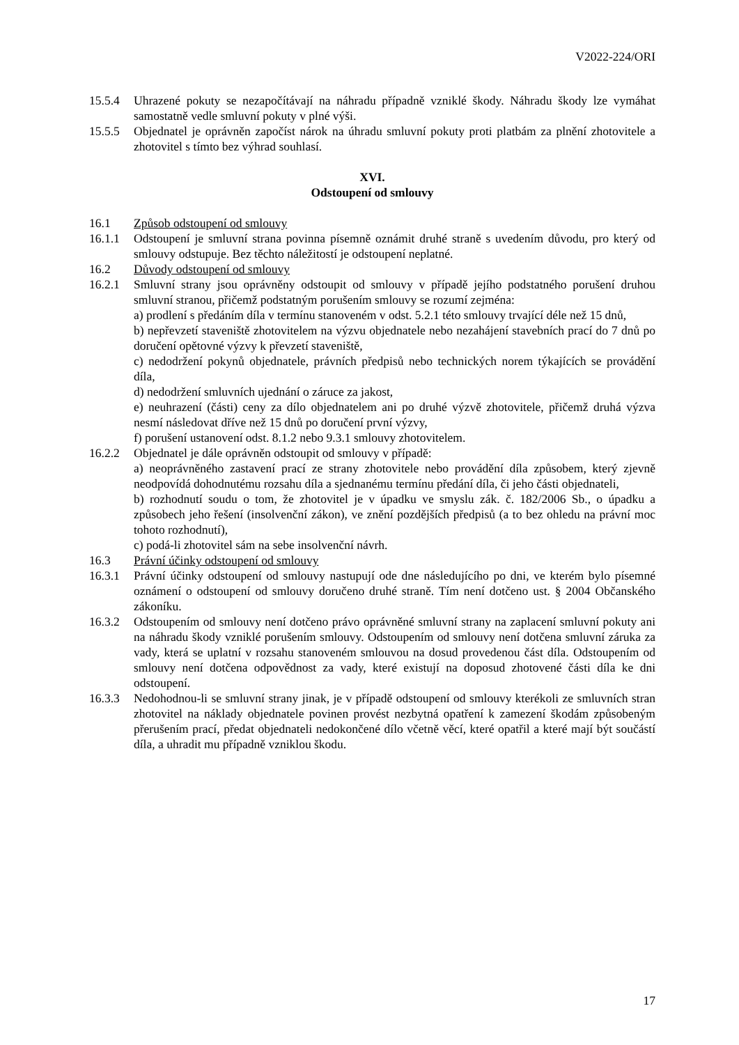V2022-224/ORI
15.5.4 Uhrazené pokuty se nezapočítávají na náhradu případně vzniklé škody. Náhradu škody lze vymáhat samostatně vedle smluvní pokuty v plné výši.
15.5.5 Objednatel je oprávněn započíst nárok na úhradu smluvní pokuty proti platbám za plnění zhotovitele a zhotovitel s tímto bez výhrad souhlasí.
XVI.
Odstoupení od smlouvy
16.1 Způsob odstoupení od smlouvy
16.1.1 Odstoupení je smluvní strana povinna písemně oznámit druhé straně s uvedením důvodu, pro který od smlouvy odstupuje. Bez těchto náležitostí je odstoupení neplatné.
16.2 Důvody odstoupení od smlouvy
16.2.1 Smluvní strany jsou oprávněny odstoupit od smlouvy v případě jejího podstatného porušení druhou smluvní stranou, přičemž podstatným porušením smlouvy se rozumí zejména:
a) prodlení s předáním díla v termínu stanoveném v odst. 5.2.1 této smlouvy trvající déle než 15 dnů,
b) nepřevzetí staveniště zhotovitelem na výzvu objednatele nebo nezahájení stavebních prací do 7 dnů po doručení opětovné výzvy k převzetí staveniště,
c) nedodržení pokynů objednatele, právních předpisů nebo technických norem týkajících se provádění díla,
d) nedodržení smluvních ujednání o záruce za jakost,
e) neuhrazení (části) ceny za dílo objednatelem ani po druhé výzvě zhotovitele, přičemž druhá výzva nesmí následovat dříve než 15 dnů po doručení první výzvy,
f) porušení ustanovení odst. 8.1.2 nebo 9.3.1 smlouvy zhotovitelem.
16.2.2 Objednatel je dále oprávněn odstoupit od smlouvy v případě:
a) neoprávněného zastavení prací ze strany zhotovitele nebo provádění díla způsobem, který zjevně neodpovídá dohodnutému rozsahu díla a sjednanému termínu předání díla, či jeho části objednateli,
b) rozhodnutí soudu o tom, že zhotovitel je v úpadku ve smyslu zák. č. 182/2006 Sb., o úpadku a způsobech jeho řešení (insolvenční zákon), ve znění pozdějších předpisů (a to bez ohledu na právní moc tohoto rozhodnutí),
c) podá-li zhotovitel sám na sebe insolvenční návrh.
16.3 Právní účinky odstoupení od smlouvy
16.3.1 Právní účinky odstoupení od smlouvy nastupují ode dne následujícího po dni, ve kterém bylo písemné oznámení o odstoupení od smlouvy doručeno druhé straně. Tím není dotčeno ust. § 2004 Občanského zákoníku.
16.3.2 Odstoupením od smlouvy není dotčeno právo oprávněné smluvní strany na zaplacení smluvní pokuty ani na náhradu škody vzniklé porušením smlouvy. Odstoupením od smlouvy není dotčena smluvní záruka za vady, která se uplatní v rozsahu stanoveném smlouvou na dosud provedenou část díla. Odstoupením od smlouvy není dotčena odpovědnost za vady, které existují na doposud zhotovené části díla ke dni odstoupení.
16.3.3 Nedohodnou-li se smluvní strany jinak, je v případě odstoupení od smlouvy kterékoli ze smluvních stran zhotovitel na náklady objednatele povinen provést nezbytná opatření k zamezení škodám způsobeným přerušením prací, předat objednateli nedokončené dílo včetně věcí, které opatřil a které mají být součástí díla, a uhradit mu případně vzniklou škodu.
17